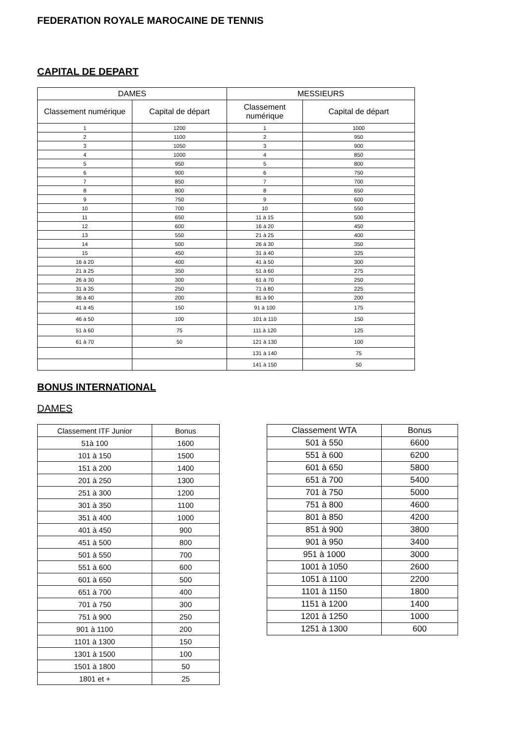FEDERATION ROYALE MAROCAINE DE TENNIS
CAPITAL DE DEPART
| DAMES | | MESSIEURS | |
| --- | --- | --- | --- |
| Classement numérique | Capital de départ | Classement numérique | Capital de départ |
| 1 | 1200 | 1 | 1000 |
| 2 | 1100 | 2 | 950 |
| 3 | 1050 | 3 | 900 |
| 4 | 1000 | 4 | 850 |
| 5 | 950 | 5 | 800 |
| 6 | 900 | 6 | 750 |
| 7 | 850 | 7 | 700 |
| 8 | 800 | 8 | 650 |
| 9 | 750 | 9 | 600 |
| 10 | 700 | 10 | 550 |
| 11 | 650 | 11 à 15 | 500 |
| 12 | 600 | 16 à 20 | 450 |
| 13 | 550 | 21 à 25 | 400 |
| 14 | 500 | 26 à 30 | 350 |
| 15 | 450 | 31 à 40 | 325 |
| 16 à 20 | 400 | 41 à 50 | 300 |
| 21 à 25 | 350 | 51 à 60 | 275 |
| 26 à 30 | 300 | 61 à 70 | 250 |
| 31 à 35 | 250 | 71 à 80 | 225 |
| 36 à 40 | 200 | 81 à 90 | 200 |
| 41 à 45 | 150 | 91 à 100 | 175 |
| 46 à 50 | 100 | 101 à 110 | 150 |
| 51 à 60 | 75 | 111 à 120 | 125 |
| 61 à 70 | 50 | 121 à 130 | 100 |
| | | 131 à 140 | 75 |
| | | 141 à 150 | 50 |
BONUS INTERNATIONAL
DAMES
| Classement ITF Junior | Bonus |
| --- | --- |
| 51à 100 | 1600 |
| 101 à 150 | 1500 |
| 151 à 200 | 1400 |
| 201 à 250 | 1300 |
| 251 à 300 | 1200 |
| 301 à 350 | 1100 |
| 351 à 400 | 1000 |
| 401 à 450 | 900 |
| 451 à 500 | 800 |
| 501 à 550 | 700 |
| 551 à 600 | 600 |
| 601 à 650 | 500 |
| 651 à 700 | 400 |
| 701 à 750 | 300 |
| 751 à 900 | 250 |
| 901 à 1100 | 200 |
| 1101 à 1300 | 150 |
| 1301 à 1500 | 100 |
| 1501 à 1800 | 50 |
| 1801 et + | 25 |
| Classement WTA | Bonus |
| --- | --- |
| 501 à 550 | 6600 |
| 551 à 600 | 6200 |
| 601 à 650 | 5800 |
| 651 à 700 | 5400 |
| 701 à 750 | 5000 |
| 751 à 800 | 4600 |
| 801 à 850 | 4200 |
| 851 à 900 | 3800 |
| 901 à 950 | 3400 |
| 951 à 1000 | 3000 |
| 1001 à 1050 | 2600 |
| 1051 à 1100 | 2200 |
| 1101 à 1150 | 1800 |
| 1151 à 1200 | 1400 |
| 1201 à 1250 | 1000 |
| 1251 à 1300 | 600 |